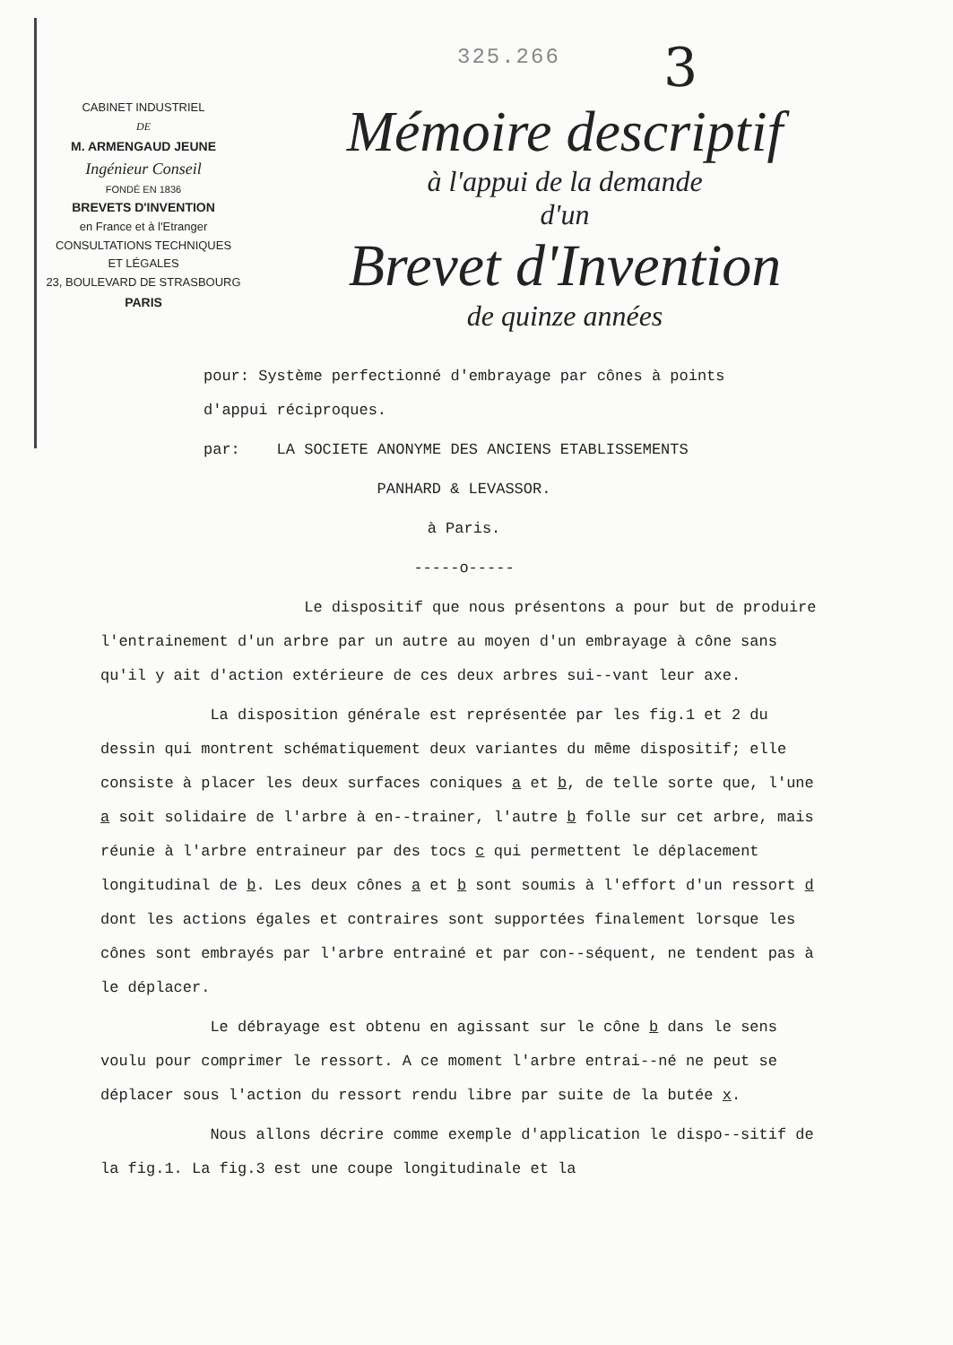325.266 3
CABINET INDUSTRIEL
DE
M. ARMENGAUD JEUNE
Ingénieur Conseil
FONDÉ EN 1836
BREVETS D'INVENTION
en France et à l'Etranger
CONSULTATIONS TECHNIQUES
ET LÉGALES
23, BOULEVARD DE STRASBOURG
PARIS
Mémoire descriptif
à l'appui de la demande
d'un
Brevet d'Invention
de quinze années
pour: Système perfectionné d'embrayage par cônes à points
d'appui réciproques.
par: LA SOCIETE ANONYME DES ANCIENS ETABLISSEMENTS
PANHARD & LEVASSOR.
à Paris.
-----o-----
Le dispositif que nous présentons a pour but de produire l'entrainement d'un arbre par un autre au moyen d'un embrayage à cône sans qu'il y ait d'action extérieure de ces deux arbres sui--vant leur axe.
La disposition générale est représentée par les fig.1 et 2 du dessin qui montrent schématiquement deux variantes du même dispositif; elle consiste à placer les deux surfaces coniques a et b, de telle sorte que, l'une a soit solidaire de l'arbre à en--trainer, l'autre b folle sur cet arbre, mais réunie à l'arbre entraineur par des tocs c qui permettent le déplacement longitudinal de b. Les deux cônes a et b sont soumis à l'effort d'un ressort d dont les actions égales et contraires sont supportées finalement lorsque les cônes sont embrayés par l'arbre entrainé et par con--séquent, ne tendent pas à le déplacer.
Le débrayage est obtenu en agissant sur le cône b dans le sens voulu pour comprimer le ressort. A ce moment l'arbre entrai--né ne peut se déplacer sous l'action du ressort rendu libre par suite de la butée x.
Nous allons décrire comme exemple d'application le dispo--sitif de la fig.1. La fig.3 est une coupe longitudinale et la